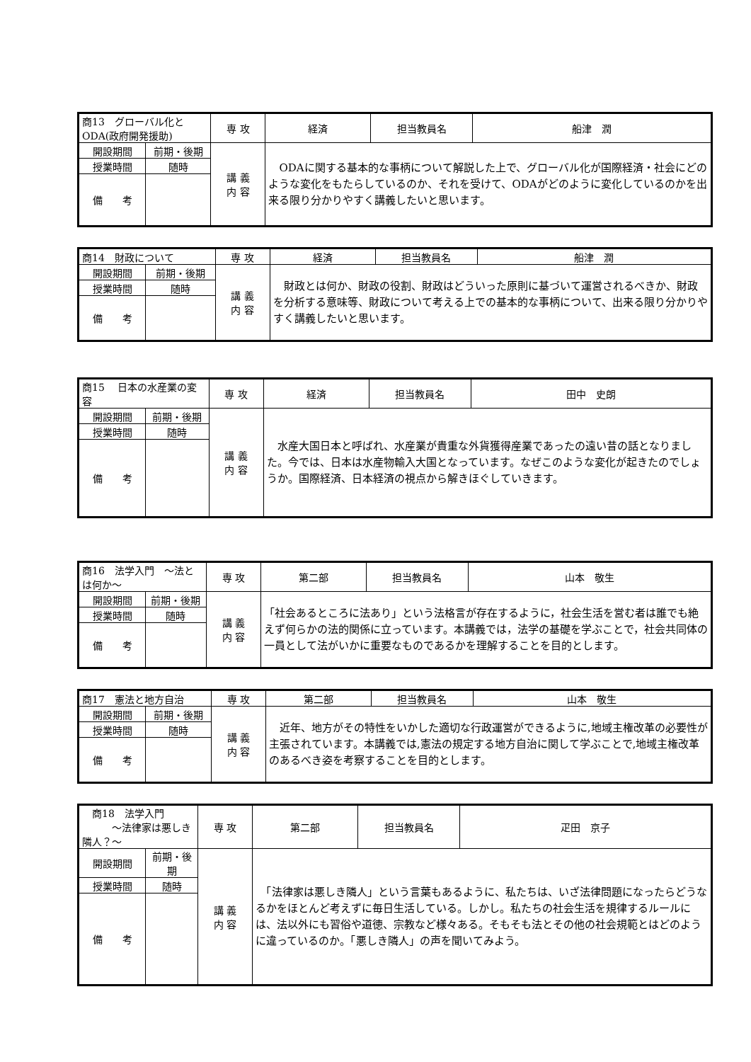| 商13 グローバル化とODA(政府開発援助) | | 専 攻 | 経済 | 担当教員名 | 船津 潤 |
| 開設期間 | 前期・後期 | 講 義 内 容 | ODAに関する基本的な事柄について解説した上で、グローバル化が国際経済・社会にどのような変化をもたらしているのか、それを受けて、ODAがどのように変化しているのかを出来る限り分かりやすく講義したいと思います。 | | |
| 授業時間 | 随時 | | | | |
| 備 考 | | | | | |
| 商14 財政について | | 専 攻 | 経済 | 担当教員名 | 船津 潤 |
| 開設期間 | 前期・後期 | 講 義 内 容 | 財政とは何か、財政の役割、財政はどういった原則に基づいて運営されるべきか、財政を分析する意味等、財政について考える上での基本的な事柄について、出来る限り分かりやすく講義したいと思います。 | | |
| 授業時間 | 随時 | | | | |
| 備 考 | | | | | |
| 商15 日本の水産業の変容 | | 専 攻 | 経済 | 担当教員名 | 田中 史朗 |
| 開設期間 | 前期・後期 | 講 義 内 容 | 水産大国日本と呼ばれ、水産業が貴重な外貨獲得産業であったの遠い昔の話となりました。今では、日本は水産物輸入大国となっています。なぜこのような変化が起きたのでしょうか。国際経済、日本経済の視点から解きほぐしていきます。 | | |
| 授業時間 | 随時 | | | | |
| 備 考 | | | | | |
| 商16 法学入門 ～法とは何か～ | | 専 攻 | 第二部 | 担当教員名 | 山本 敬生 |
| 開設期間 | 前期・後期 | 講 義 内 容 | 「社会あるところに法あり」という法格言が存在するように，社会生活を営む者は誰でも絶えず何らかの法的関係に立っています。本講義では，法学の基礎を学ぶことで，社会共同体の一員として法がいかに重要なものであるかを理解することを目的とします。 | | |
| 授業時間 | 随時 | | | | |
| 備 考 | | | | | |
| 商17 憲法と地方自治 | | 専 攻 | 第二部 | 担当教員名 | 山本 敬生 |
| 開設期間 | 前期・後期 | 講 義 内 容 | 近年、地方がその特性をいかした適切な行政運営ができるように,地域主権改革の必要性が主張されています。本講義では,憲法の規定する地方自治に関して学ぶことで,地域主権改革のあるべき姿を考察することを目的とします。 | | |
| 授業時間 | 随時 | | | | |
| 備 考 | | | | | |
| 商18 法学入門 ～法律家は悪しき隣人？～ | | 専 攻 | 第二部 | 担当教員名 | 疋田 京子 |
| 開設期間 | 前期・後期 | 講 義 内 容 | 「法律家は悪しき隣人」という言葉もあるように、私たちは、いざ法律問題になったらどうなるかをほとんど考えずに毎日生活している。しかし。私たちの社会生活を規律するルールには、法以外にも習俗や道徳、宗教など様々ある。そもそも法とその他の社会規範とはどのように違っているのか。「悪しき隣人」の声を聞いてみよう。 | | |
| 授業時間 | 随時 | | | | |
| 備 考 | | | | | |